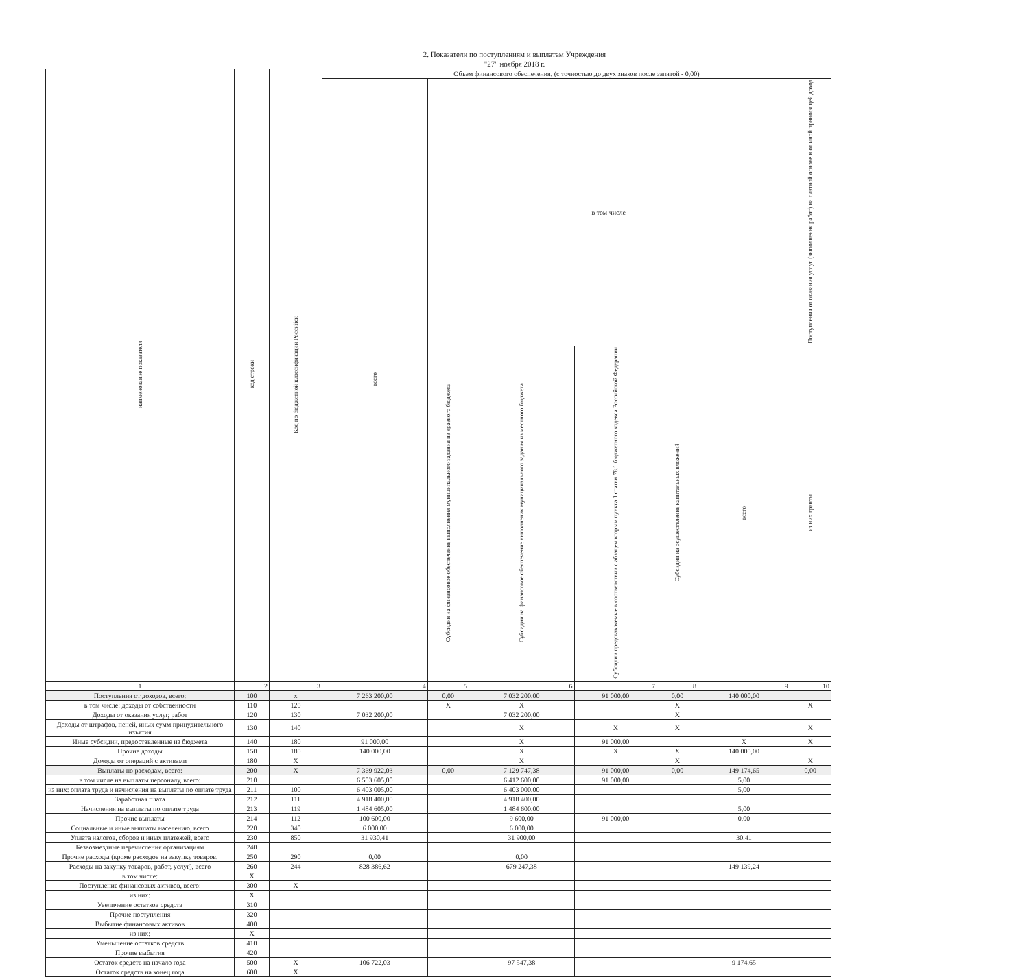2. Показатели по поступлениям и выплатам Учреждения
"27" ноября 2018 г.
| наименование показателя | код строки | Код по бюджетной классификации Российск | Объем финансового обеспечения, (с точностью до двух знаков после запятой - 0,00) | | | | | | | |
| --- | --- | --- | --- | --- | --- | --- | --- | --- | --- | --- |
| | | | всего | в том числе | | | | | Поступления от оказания услуг (выполнения работ) на платной основе и от иной приносящей доход | |
| | | | | Субсидии на финансовое обеспечение выполнения муниципального задания из краевого бюджета | Субсидии на финансовое обеспечение выполнения муниципального задания из местного бюджета | Субсидии представляемые в соответствии с абзацем вторым пункта 1 статьи 78.1 бюджетного кодекса Российской Федерации | Субсидии на осуществление капитальных вложений | | | |
| | | | | | | | | | всего | из них гранты |
| 1 | 2 | 3 | 4 | 5 | 6 | 7 | 8 | 9 | 10 | |
| Поступления от доходов, всего: | 100 | х | 7 263 200,00 | 0,00 | 7 032 200,00 | 91 000,00 | 0,00 | 140 000,00 | | |
| в том числе: доходы от собственности | 110 | 120 | | Х | Х | | Х | | Х | |
| Доходы от оказания услуг, работ | 120 | 130 | 7 032 200,00 | | 7 032 200,00 | | Х | | | |
| Доходы от штрафов, пеней, иных сумм принудительного изъятия | 130 | 140 | | | Х | Х | Х | | Х | |
| Иные субсидии, предоставленные из бюджета | 140 | 180 | 91 000,00 | | Х | 91 000,00 | | Х | Х | |
| Прочие доходы | 150 | 180 | 140 000,00 | | Х | Х | Х | 140 000,00 | | |
| Доходы от операций с активами | 180 | Х | | | Х | | Х | | Х | |
| Выплаты по расходам, всего: | 200 | Х | 7 369 922,03 | 0,00 | 7 129 747,38 | 91 000,00 | 0,00 | 149 174,65 | 0,00 | |
| в том числе на выплаты персоналу, всего: | 210 | | 6 503 605,00 | | 6 412 600,00 | 91 000,00 | | 5,00 | | |
| из них: оплата труда и начисления на выплаты по оплате труда | 211 | 100 | 6 403 005,00 | | 6 403 000,00 | | | 5,00 | | |
| Заработная плата | 212 | 111 | 4 918 400,00 | | 4 918 400,00 | | | | | |
| Начисления на выплаты по оплате труда | 213 | 119 | 1 484 605,00 | | 1 484 600,00 | | | 5,00 | | |
| Прочие выплаты | 214 | 112 | 100 600,00 | | 9 600,00 | 91 000,00 | | 0,00 | | |
| Социальные и иные выплаты населению, всего | 220 | 340 | 6 000,00 | | 6 000,00 | | | | | |
| Уплата налогов, сборов и иных платежей, всего | 230 | 850 | 31 930,41 | | 31 900,00 | | | 30,41 | | |
| Безвозмездные перечисления организациям | 240 | | | | | | | | | |
| Прочие расходы (кроме расходов на закупку товаров, | 250 | 290 | 0,00 | | 0,00 | | | | | |
| Расходы на закупку товаров, работ, услуг), всего | 260 | 244 | 828 386,62 | | 679 247,38 | | | 149 139,24 | | |
| в том числе: | Х | | | | | | | | | |
| Поступление финансовых активов, всего: | 300 | Х | | | | | | | | |
| из них: | Х | | | | | | | | | |
| Увеличение остатков средств | 310 | | | | | | | | | |
| Прочие поступления | 320 | | | | | | | | | |
| Выбытие финансовых активов | 400 | | | | | | | | | |
| из них: | Х | | | | | | | | | |
| Уменьшение остатков средств | 410 | | | | | | | | | |
| Прочие выбытия | 420 | | | | | | | | | |
| Остаток средств на начало года | 500 | Х | 106 722,03 | | 97 547,38 | | | 9 174,65 | | |
| Остаток средств на конец года | 600 | Х | | | | | | | | |